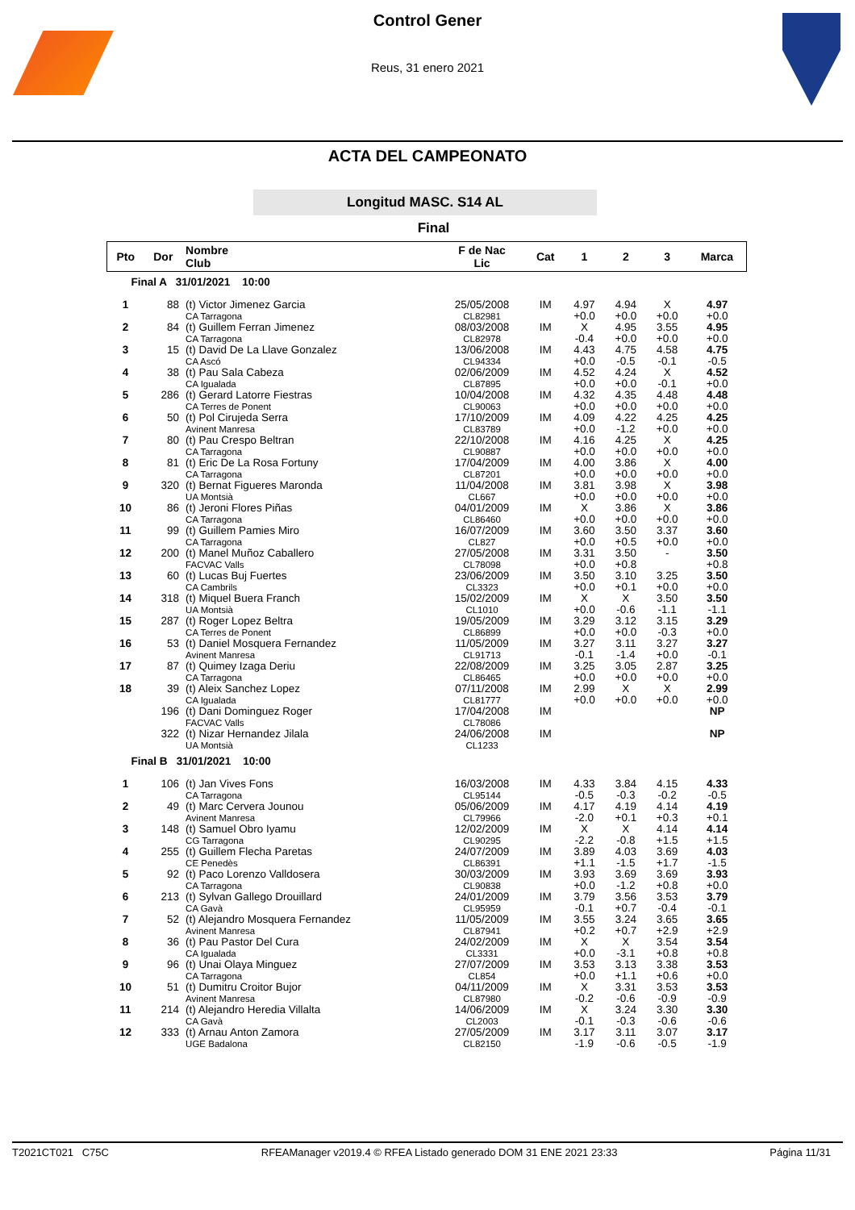Control Gener
Reus, 31 enero 2021
ACTA DEL CAMPEONATO
Longitud MASC. S14 AL
Final
| Pto | Dor | Nombre Club | F de Nac Lic | Cat | 1 | 2 | 3 | Marca |
| --- | --- | --- | --- | --- | --- | --- | --- | --- |
| Final A 31/01/2021 10:00 | | | | | | | | |
| 1 | 88 | (t) Victor Jimenez Garcia CA Tarragona | 25/05/2008 CL82981 | IM | 4.97 +0.0 | 4.94 +0.0 | X +0.0 | 4.97 +0.0 |
| 2 | 84 | (t) Guillem Ferran Jimenez CA Tarragona | 08/03/2008 CL82978 | IM | X -0.4 | 4.95 +0.0 | 3.55 +0.0 | 4.95 +0.0 |
| 3 | 15 | (t) David De La Llave Gonzalez CA Ascó | 13/06/2008 CL94334 | IM | 4.43 +0.0 | 4.75 -0.5 | 4.58 -0.1 | 4.75 -0.5 |
| 4 | 38 | (t) Pau Sala Cabeza CA Igualada | 02/06/2009 CL87895 | IM | 4.52 +0.0 | 4.24 +0.0 | X -0.1 | 4.52 +0.0 |
| 5 | 286 | (t) Gerard Latorre Fiestras CA Terres de Ponent | 10/04/2008 CL90063 | IM | 4.32 +0.0 | 4.35 +0.0 | 4.48 +0.0 | 4.48 +0.0 |
| 6 | 50 | (t) Pol Cirujeda Serra Avinent Manresa | 17/10/2009 CL83789 | IM | 4.09 +0.0 | 4.22 -1.2 | 4.25 +0.0 | 4.25 +0.0 |
| 7 | 80 | (t) Pau Crespo Beltran CA Tarragona | 22/10/2008 CL90887 | IM | 4.16 +0.0 | 4.25 +0.0 | X +0.0 | 4.25 +0.0 |
| 8 | 81 | (t) Eric De La Rosa Fortuny CA Tarragona | 17/04/2009 CL87201 | IM | 4.00 +0.0 | 3.86 +0.0 | X +0.0 | 4.00 +0.0 |
| 9 | 320 | (t) Bernat Figueres Maronda UA Montsià | 11/04/2008 CL667 | IM | 3.81 +0.0 | 3.98 +0.0 | X +0.0 | 3.98 +0.0 |
| 10 | 86 | (t) Jeroni Flores Piñas CA Tarragona | 04/01/2009 CL86460 | IM | X +0.0 | 3.86 +0.0 | X +0.0 | 3.86 +0.0 |
| 11 | 99 | (t) Guillem Pamies Miro CA Tarragona | 16/07/2009 CL827 | IM | 3.60 +0.0 | 3.50 +0.5 | 3.37 +0.0 | 3.60 +0.0 |
| 12 | 200 | (t) Manel Muñoz Caballero FACVAC Valls | 27/05/2008 CL78098 | IM | 3.31 +0.0 | 3.50 +0.8 | - | 3.50 +0.8 |
| 13 | 60 | (t) Lucas Buj Fuertes CA Cambrils | 23/06/2009 CL3323 | IM | 3.50 +0.0 | 3.10 +0.1 | 3.25 +0.0 | 3.50 +0.0 |
| 14 | 318 | (t) Miquel Buera Franch UA Montsià | 15/02/2009 CL1010 | IM | X +0.0 | X -0.6 | 3.50 -1.1 | 3.50 -1.1 |
| 15 | 287 | (t) Roger Lopez Beltra CA Terres de Ponent | 19/05/2009 CL86899 | IM | 3.29 +0.0 | 3.12 +0.0 | 3.15 -0.3 | 3.29 +0.0 |
| 16 | 53 | (t) Daniel Mosquera Fernandez Avinent Manresa | 11/05/2009 CL91713 | IM | 3.27 -0.1 | 3.11 -1.4 | 3.27 +0.0 | 3.27 -0.1 |
| 17 | 87 | (t) Quimey Izaga Deriu CA Tarragona | 22/08/2009 CL86465 | IM | 3.25 +0.0 | 3.05 +0.0 | 2.87 +0.0 | 3.25 +0.0 |
| 18 | 39 | (t) Aleix Sanchez Lopez CA Igualada | 07/11/2008 CL81777 | IM | 2.99 +0.0 | X +0.0 | X +0.0 | 2.99 +0.0 |
| | 196 | (t) Dani Dominguez Roger FACVAC Valls | 17/04/2008 CL78086 | IM | | | | NP |
| | 322 | (t) Nizar Hernandez Jilala UA Montsià | 24/06/2008 CL1233 | IM | | | | NP |
| Final B 31/01/2021 10:00 | | | | | | | | |
| 1 | 106 | (t) Jan Vives Fons CA Tarragona | 16/03/2008 CL95144 | IM | 4.33 -0.5 | 3.84 -0.3 | 4.15 -0.2 | 4.33 -0.5 |
| 2 | 49 | (t) Marc Cervera Jounou Avinent Manresa | 05/06/2009 CL79966 | IM | 4.17 -2.0 | 4.19 +0.1 | 4.14 +0.3 | 4.19 +0.1 |
| 3 | 148 | (t) Samuel Obro Iyamu CG Tarragona | 12/02/2009 CL90295 | IM | X -2.2 | X -0.8 | 4.14 +1.5 | 4.14 +1.5 |
| 4 | 255 | (t) Guillem Flecha Paretas CE Penedès | 24/07/2009 CL86391 | IM | 3.89 +1.1 | 4.03 -1.5 | 3.69 +1.7 | 4.03 -1.5 |
| 5 | 92 | (t) Paco Lorenzo Valldosera CA Tarragona | 30/03/2009 CL90838 | IM | 3.93 +0.0 | 3.69 -1.2 | 3.69 +0.8 | 3.93 +0.0 |
| 6 | 213 | (t) Sylvan Gallego Drouillard CA Gavà | 24/01/2009 CL95959 | IM | 3.79 -0.1 | 3.56 +0.7 | 3.53 -0.4 | 3.79 -0.1 |
| 7 | 52 | (t) Alejandro Mosquera Fernandez Avinent Manresa | 11/05/2009 CL87941 | IM | 3.55 +0.2 | 3.24 +0.7 | 3.65 +2.9 | 3.65 +2.9 |
| 8 | 36 | (t) Pau Pastor Del Cura CA Igualada | 24/02/2009 CL3331 | IM | X +0.0 | X -3.1 | 3.54 +0.8 | 3.54 +0.8 |
| 9 | 96 | (t) Unai Olaya Minguez CA Tarragona | 27/07/2009 CL854 | IM | 3.53 +0.0 | 3.13 +1.1 | 3.38 +0.6 | 3.53 +0.0 |
| 10 | 51 | (t) Dumitru Croitor Bujor Avinent Manresa | 04/11/2009 CL87980 | IM | X -0.2 | 3.31 -0.6 | 3.53 -0.9 | 3.53 -0.9 |
| 11 | 214 | (t) Alejandro Heredia Villalta CA Gavà | 14/06/2009 CL2003 | IM | X -0.1 | 3.24 -0.3 | 3.30 -0.6 | 3.30 -0.6 |
| 12 | 333 | (t) Arnau Anton Zamora UGE Badalona | 27/05/2009 CL82150 | IM | 3.17 -1.9 | 3.11 -0.6 | 3.07 -0.5 | 3.17 -1.9 |
T2021CT021 C75C RFEAManager v2019.4 © RFEA Listado generado DOM 31 ENE 2021 23:33 Página 11/31